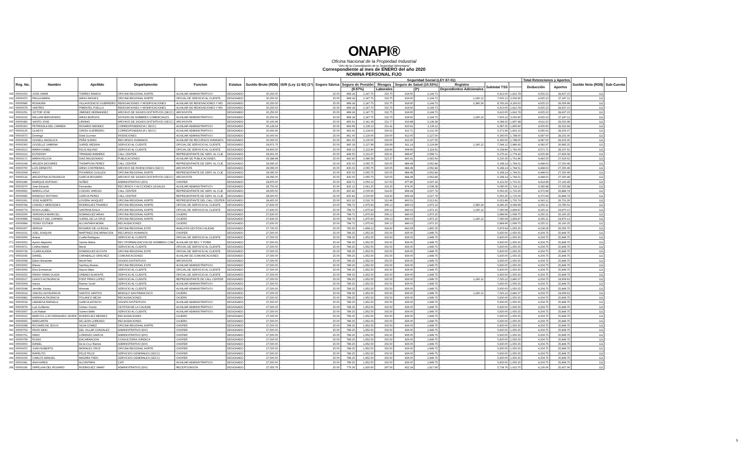ONAPI®
Oficina Nacional de la Propiedad Industrial
"Año de la Consolidación de la Seguridad Alimentaria"
Correspondiente al mes de ENERO del año 2020
NOMINA PERSONAL FIJO
| | Reg. No. | Nombre | Apellido | Departamento | Funcion | Estatus | Sueldo Bruto (RD$) | IS/R (Ley 11-92) (1*) | Seguro Sávica | Seguridad Social (LEY 87-01) | | | | | | | | Total Retenciones y Aportes | | Sueldo Neto (RD$) | Sub-Cuenta |
| --- | --- | --- | --- | --- | --- | --- | --- | --- | --- | --- | --- | --- | --- | --- | --- | --- | --- | --- | --- | --- | --- |
| | | | | | | | | | | Seguro de Pensión | | Riesgos | Seguro de Salud (10.53%) | | Registro | Subtotal TSS | | Deducción | Aportes | | |
| | | | | | | | | | | (9.97%) | | Laborales | (3*) | | Dependientes Adicionales | | | | | | |
| 239 | 00001053 | JOSE OMAR | TORRES RAMOS | OFICINA REGIONAL NORTE | AUXILIAR ADMINISTRATIVO I | DESIGNADO | 30,250.00 | - | 25.00 | 868.18 | 2,147.75 | 332.75 | 919.60 | 2,144.73 | - | 6,413.00 | 1,812.78 | 4,625.23 | 28,437.23 | 111 | |
| 240 | 00000473 | PAULA MARIA | ARIAS MOISES | OFICINA REGIONAL NORTE | OFICIAL DE SERVICIO AL CLIENTE | DESIGNADO | 30,250.00 | - | 25.00 | 868.18 | 2,147.75 | 332.75 | 919.60 | 2,144.73 | 1,190.12 | 7,603.12 | 3,002.90 | 4,625.23 | 27,247.11 | 111 | |
| 241 | 00000680 | ROSAURA | VILLAVICENCIO GUERRERO | RENOVACIONES Y MODIFICACIONES | AUXILIAR DE RENOVACIONES Y MO | DESIGNADO | 30,250.00 | - | 25.00 | 868.18 | 2,147.75 | 332.75 | 919.60 | 2,144.73 | 2,380.24 | 8,793.24 | 4,193.02 | 4,625.23 | 26,056.99 | 111 | |
| 242 | 00000579 | VANTROI | PIMENTEL PUELLO | RENOVACIONES Y MODIFICACIONES | AUXILIAR DE RENOVACIONES Y MO | DESIGNADO | 30,250.00 | - | 25.00 | 868.18 | 2,147.75 | 332.75 | 919.60 | 2,144.73 | - | 6,413.00 | 1,812.78 | 4,625.23 | 28,437.23 | 111 | |
| 243 | 00001051 | VICTOR JOSE | JIMENEZ HERNANDEZ | ARCHIVO DE SIGNOS DISTINTIVOS (SECC) | ARCHIVISTA | DESIGNADO | 30,250.00 | - | 25.00 | 868.18 | 2,147.75 | 332.75 | 919.60 | 2,144.73 | - | 6,413.00 | 1,812.78 | 4,625.23 | 28,437.23 | 111 | |
| 244 | 00001033 | WILLIAM BIENVENIDO | ARIAS BURGOS | DIVISION DE NOMBRES COMERCIALES | AUXILIAR ADMINISTRATIVO I | DESIGNADO | 30,250.00 | - | 25.00 | 868.18 | 2,147.75 | 332.75 | 919.60 | 2,144.73 | 1,190.12 | 7,603.12 | 3,002.90 | 4,625.23 | 27,247.11 | 111 | |
| 245 | 00000482 | SANTO JOSE | LIRIANO | ARCHIVO DE SIGNOS DISTINTIVOS (SECC) | ARCHIVISTA | DESIGNADO | 30,160.46 | - | 25.00 | 865.61 | 2,141.39 | 331.77 | 916.88 | 2,138.38 | - | 6,394.02 | 1,807.48 | 4,611.53 | 28,352.98 | 111 | |
| 246 | 00000303 | PETRONILA DEL CARMEN | ROSARIO MENDEZ | CORRESPONDENCIA ( SECC) | AUXILIAR ADMINISTRATIVO I | DESIGNADO | 30,128.54 | - | 25.00 | 864.69 | 2,139.13 | 331.41 | 915.91 | 2,136.11 | - | 6,387.25 | 1,805.60 | 4,606.65 | 28,322.94 | 111 | |
| 247 | 00000135 | GLADYS | GIRON GUERRERO | CORRESPONDENCIA ( SECC) | AUXILIAR ADMINISTRATIVO I | DESIGNADO | 30,056.40 | - | 25.00 | 862.62 | 2,134.00 | 330.62 | 913.71 | 2,131.00 | - | 6,371.96 | 1,801.33 | 4,595.62 | 28,255.07 | 111 | |
| 248 | 00003073 | Domingo | Disla Guzman | INVENCIONES | AUXILIAR ADMINISTRATIVO I | DESIGNADO | 30,000.00 | - | 25.00 | 861.00 | 2,130.00 | 330.00 | 912.00 | 2,127.00 | - | 6,360.00 | 1,798.00 | 4,587.00 | 28,202.00 | 111 | |
| 249 | 00002029 | GISSELL ANGELICA | PEÑA SUERO | RECURSOS HUMANOS | AUXILIAR DE RECURSOS HUMANOS | DESIGNADO | 30,000.00 | - | 25.00 | 861.00 | 2,130.00 | 330.00 | 912.00 | 2,127.00 | - | 6,360.00 | 1,798.00 | 4,587.00 | 28,202.00 | 111 | |
| 250 | 00000300 | GISSELLE SABRINA | SURIEL MEDINA | SERVICIO AL CLIENTE | OFICIAL DE SERVICIO AL CLIENTE | DESIGNADO | 29,971.70 | - | 25.00 | 860.19 | 2,127.99 | 329.69 | 911.14 | 2,124.99 | 1,190.12 | 7,544.12 | 2,986.45 | 4,582.67 | 26,985.25 | 111 | |
| 251 | 00002013 | MARIA ISABEL | FELIZ AQUINO | SERVICIO AL CLIENTE | OFICIAL DE SERVICIO AL CLIENTE | DESIGNADO | 29,900.00 | - | 25.00 | 858.13 | 2,122.90 | 328.90 | 908.96 | 2,119.91 | - | 6,338.80 | 1,792.09 | 4,571.71 | 28,107.91 | 111 | |
| 252 | 00001012 | ESTEFANY | TRINIDAD RAMIREZ | CALL CENTER | REPRESENTANTE DE SERV. AL CLIE | DESIGNADO | 29,601.00 | - | 25.00 | 849.55 | 2,101.67 | 325.61 | 899.87 | 2,098.71 | - | 6,275.41 | 1,774.42 | 4,525.99 | 27,826.58 | 111 | |
| 253 | 00000171 | MARIA FELICIA | DIAZ MALDONADO | PUBLICACIONES | AUXILIAR DE PUBLICACIONES | DESIGNADO | 29,388.48 | - | 25.00 | 843.45 | 2,086.58 | 323.27 | 893.41 | 2,083.64 | - | 6,230.36 | 1,761.86 | 4,493.50 | 27,626.62 | 111 | |
| 254 | 00001049 | ARLEEN DESSIREE | THOMPSON PEREZ | CALL CENTER | REPRESENTANTE DE SERV. AL CLIE | DESIGNADO | 29,095.00 | - | 25.00 | 835.03 | 2,065.75 | 320.05 | 884.49 | 2,062.84 | - | 6,168.14 | 1,744.51 | 4,448.63 | 27,350.49 | 111 | |
| 255 | 00000700 | LUIS ERNESTO | ARNO CONTRERAS | ARCHIVO DE INVENCIONES (SECC) | ARCHIVISTA | DESIGNADO | 29,095.00 | - | 25.00 | 835.03 | 2,065.75 | 320.05 | 884.49 | 2,062.84 | - | 6,168.14 | 1,744.51 | 4,448.63 | 27,350.49 | 111 | |
| 256 | 00002008 | ANGY | PICHARDO GUILLEN | OFICINA REGIONAL NORTE | REPRESENTANTE DE SERV. AL CLIE | DESIGNADO | 29,095.00 | - | 25.00 | 835.03 | 2,065.75 | 320.05 | 884.49 | 2,062.84 | - | 6,168.14 | 1,744.51 | 4,448.63 | 27,350.49 | 111 | |
| 257 | 00000118 | ARGENTINA ALTAGRACIA | GARCIA ROSARIO | ARCHIVO DE SIGNOS DISTINTIVOS (SECC) | ARCHIVISTA | DESIGNADO | 29,095.00 | - | 25.00 | 835.03 | 2,065.75 | 320.05 | 884.49 | 2,062.84 | - | 6,168.14 | 1,744.51 | 4,448.63 | 27,350.49 | 111 | |
| 258 | 00001080 | ENRIQUE ANTONIO | NUÑEZ | ADMINISTRATIVO (DIV) | CHOFER | DESIGNADO | 28,875.00 | - | 25.00 | 828.71 | 2,050.13 | 317.63 | 877.80 | 2,047.24 | - | 6,121.50 | 1,731.51 | 4,414.99 | 27,143.49 | 111 | |
| 259 | 00002070 | Jose Eduardo | Fernandez | RECURSOS Y ACCCIONES LEGALES | AUXILIAR ADMINISTRATIVO I | DESIGNADO | 28,750.00 | - | 25.00 | 825.13 | 2,041.25 | 316.25 | 874.00 | 2,038.38 | - | 6,095.00 | 1,724.13 | 4,395.88 | 27,025.88 | 111 | |
| 260 | 00000952 | MARIA LUISA | CUEVAS VARGAS | CALL CENTER | REPRESENTANTE DE SERV. AL CLIE | DESIGNADO | 28,600.00 | - | 25.00 | 820.82 | 2,030.60 | 314.60 | 869.44 | 2,027.74 | - | 6,063.20 | 1,715.26 | 4,372.94 | 26,884.74 | 111 | |
| 261 | 00000995 | RANDOLF ANTONIO | GARCIA PEREZ | CALL CENTER | REPRESENTANTE DE SERV. AL CLIE | DESIGNADO | 28,600.00 | - | 25.00 | 820.82 | 2,030.60 | 314.60 | 869.44 | 2,027.74 | - | 6,063.20 | 1,715.26 | 4,372.94 | 26,884.74 | 111 | |
| 262 | 00001061 | JOSE ALBERTO | LOVERA VASQUEZ | OFICINA REGIONAL NORTE | REPRESENTANTE DEL CALL CENTER | DESIGNADO | 28,405.00 | - | 25.00 | 815.22 | 2,016.76 | 312.46 | 863.51 | 2,013.91 | - | 6,021.86 | 1,703.74 | 4,343.12 | 26,701.26 | 111 | |
| 263 | 00000784 | CHAVELY MERCEDES | RODRIGUEZ TAVAREZ | OFICINA REGIONAL NORTE | OFICIAL DE SERVICIO AL CLIENTE | DESIGNADO | 27,830.00 | - | 25.00 | 798.72 | 1,975.93 | 306.13 | 846.03 | 1,973.15 | 2,380.24 | 8,280.20 | 4,049.99 | 4,255.21 | 23,780.01 | 111 | |
| 264 | 00000774 | ROSA LILIBEL | SANTANA DISLA | OFICINA REGIONAL NORTE | OFICIAL DE SERVICIO AL CLIENTE | DESIGNADO | 27,830.00 | - | 25.00 | 798.72 | 1,975.93 | 306.13 | 846.03 | 1,973.15 | 1,190.12 | 7,090.08 | 2,859.87 | 4,255.21 | 24,970.13 | 111 | |
| 265 | 00002006 | VERONICA MARICELI | DOMINGUEZ ARIAS | OFICINA REGIONAL NORTE | CAJERO | DESIGNADO | 27,830.00 | - | 25.00 | 798.72 | 1,975.93 | 306.13 | 846.03 | 1,973.15 | - | 5,899.96 | 1,669.75 | 4,255.21 | 26,160.25 | 111 | |
| 266 | 00000999 | YADELKY DEL CARMEN | SURIEL DE LA CRUZ | OFICINA REGIONAL NORTE | CAJERO | DESIGNADO | 27,830.00 | - | 25.00 | 798.72 | 1,975.93 | 306.13 | 846.03 | 1,973.15 | 1,190.12 | 7,090.08 | 2,859.87 | 4,255.21 | 24,970.13 | 111 | |
| 267 | 00000894 | YENNY ESTHER | ALCANTARA MORA | RECAUDACIONES | CAJERO | DESIGNADO | 27,830.00 | - | 25.00 | 798.72 | 1,975.93 | 306.13 | 846.03 | 1,973.15 | - | 5,899.96 | 1,669.75 | 4,255.21 | 26,160.25 | 111 | |
| 268 | 00000207 | SERGIA | ROSARIO DE LA ROSA | OFICINA REGIONAL ESTE | ANALISTA GESTION CALIDAD | DESIGNADO | 27,720.00 | - | 25.00 | 795.56 | 1,968.12 | 304.92 | 842.69 | 1,965.35 | - | 5,876.64 | 1,663.25 | 4,238.39 | 26,056.75 | 111 | |
| 269 | 00001031 | JOEL JOAQUIN | MARTINEZ ENCARNACION | RECURSOS HUMANOS | CHOFER | DESIGNADO | 27,500.00 | - | 25.00 | 789.25 | 1,952.50 | 302.50 | 836.00 | 1,949.75 | - | 5,830.00 | 1,650.25 | 4,204.75 | 25,849.75 | 111 | |
| 270 | 00003006 | Ariana | Cuello Rodriguez | SERVICIO AL CLIENTE | OFICIAL DE SERVICIO AL CLIENTE | DESIGNADO | 27,500.00 | - | 25.00 | 789.25 | 1,952.50 | 302.50 | 836.00 | 1,949.75 | - | 5,830.00 | 1,650.25 | 4,204.75 | 25,849.75 | 111 | |
| 271 | 00003053 | Ayrton Alejandro | Santos Matos | REV.YFORMALIZACION DE NOMBRES COM | AUXILIAR DE REV. Y FORM. | DESIGNADO | 27,500.00 | - | 25.00 | 789.25 | 1,952.50 | 302.50 | 836.00 | 1,949.75 | - | 5,830.00 | 1,650.25 | 4,204.75 | 25,849.75 | 111 | |
| 272 | 00003071 | Cinthia Mabel | Morel | SERVICIO AL CLIENTE | OFICIAL DE SERVICIO AL CLIENTE | DESIGNADO | 27,500.00 | - | 25.00 | 789.25 | 1,952.50 | 302.50 | 836.00 | 1,949.75 | - | 5,830.00 | 1,650.25 | 4,204.75 | 25,849.75 | 111 | |
| 273 | 00000729 | CLARA ALEIDA | DOMINGUEZ ACOSTA | OFICINA REGIONAL ESTE | OFICIAL DE SERVICIO AL CLIENTE | DESIGNADO | 27,500.00 | - | 25.00 | 789.25 | 1,952.50 | 302.50 | 836.00 | 1,949.75 | - | 5,830.00 | 1,650.25 | 4,204.75 | 25,849.75 | 111 | |
| 274 | 00002045 | DANIEL | CARABALLO SÁNCHEZ | COMUNICACIONES | AUXILIAR DE COMUNICACIONES | DESIGNADO | 27,500.00 | - | 25.00 | 789.25 | 1,952.50 | 302.50 | 836.00 | 1,949.75 | - | 5,830.00 | 1,650.25 | 4,204.75 | 25,849.75 | 111 | |
| 275 | 00003068 | Edwin Alexander | Morel Feliz | SIGNOS DISTINTIVOS | ARCHIVISTA | DESIGNADO | 27,500.00 | - | 25.00 | 789.25 | 1,952.50 | 302.50 | 836.00 | 1,949.75 | - | 5,830.00 | 1,650.25 | 4,204.75 | 25,849.75 | 111 | |
| 276 | 00003002 | Eliezer | Samboy Alvarez | OFICINA REGIONAL ESTE | AUXILIAR ADMINISTRATIVO I | DESIGNADO | 27,500.00 | - | 25.00 | 789.25 | 1,952.50 | 302.50 | 836.00 | 1,949.75 | - | 5,830.00 | 1,650.25 | 4,204.75 | 25,849.75 | 111 | |
| 277 | 00003066 | Elvis Emmanuel | Aquino Báez | SERVICIO AL CLIENTE | OFICIAL DE SERVICIO AL CLIENTE | DESIGNADO | 27,500.00 | - | 25.00 | 789.25 | 1,952.50 | 302.50 | 836.00 | 1,949.75 | - | 5,830.00 | 1,650.25 | 4,204.75 | 25,849.75 | 111 | |
| 278 | 00002052 | FANNY INMACULADA | URBAEZ ALMONTE | SERVICIO AL CLIENTE | OFICIAL DE SERVICIO AL CLIENTE | DESIGNADO | 27,500.00 | - | 25.00 | 789.25 | 1,952.50 | 302.50 | 836.00 | 1,949.75 | - | 5,830.00 | 1,650.25 | 4,204.75 | 25,849.75 | 111 | |
| 279 | 00002017 | GIANYS ALTAGRACIA | FONT FRIAS LOPEZ | SERVICIO AL CLIENTE | REPRESENTANTE DE CALL CENTER | DESIGNADO | 27,500.00 | - | 25.00 | 789.25 | 1,952.50 | 302.50 | 836.00 | 1,949.75 | 1,190.12 | 7,020.12 | 2,840.37 | 4,204.75 | 24,659.63 | 111 | |
| 280 | 00003008 | Isaura | Ramos Suriel | SERVICIO AL CLIENTE | AUXILIAR ADMINISTRATIVO I | DESIGNADO | 27,500.00 | - | 25.00 | 789.25 | 1,952.50 | 302.50 | 836.00 | 1,949.75 | - | 5,830.00 | 1,650.25 | 4,204.75 | 25,849.75 | 111 | |
| 281 | 00003048 | Jennifer Juisary | Almonte | SERVICIO AL CLIENTE | AUXILIAR ADMINISTRATIVO I | DESIGNADO | 27,500.00 | - | 25.00 | 789.25 | 1,952.50 | 302.50 | 836.00 | 1,949.75 | - | 5,830.00 | 1,650.25 | 4,204.75 | 25,849.75 | 111 | |
| 282 | 00002014 | JHACELI ALTAGRACIA | SANTOS SANTOS | MODULO SAN FRANCISCO | CAJERO | DESIGNADO | 27,500.00 | - | 25.00 | 789.25 | 1,952.50 | 302.50 | 836.00 | 1,949.75 | 1,190.12 | 7,020.12 | 2,840.37 | 4,204.75 | 24,659.63 | 111 | |
| 283 | 00000883 | KARINA ALTAGRACIA | POLANCO MEJIA | RECAUDACIONES | CAJERO | DESIGNADO | 27,500.00 | - | 25.00 | 789.25 | 1,952.50 | 302.50 | 836.00 | 1,949.75 | - | 5,830.00 | 1,650.25 | 4,204.75 | 25,849.75 | 111 | |
| 284 | 00003018 | LIBANESA RAFAELA | GARCIA ASTACIO | SIGNOS DISTINTIVOS | AUXILIAR ADMINISTRATIVO I | DESIGNADO | 27,500.00 | - | 25.00 | 789.25 | 1,952.50 | 302.50 | 836.00 | 1,949.75 | - | 5,830.00 | 1,650.25 | 4,204.75 | 25,849.75 | 111 | |
| 285 | 00003079 | Luis Guillermo | Gómez Cossio | GESTION DE LA CALIDAD | AUXILIAR ADMINISTRATIVO I | DESIGNADO | 27,500.00 | - | 25.00 | 789.25 | 1,952.50 | 302.50 | 836.00 | 1,949.75 | - | 5,830.00 | 1,650.25 | 4,204.75 | 25,849.75 | 111 | |
| 286 | 00003007 | Luis Rafael | Subervi Bello | SERVICIO AL CLIENTE | AUXILIAR ADMINISTRATIVO I | DESIGNADO | 27,500.00 | - | 25.00 | 789.25 | 1,952.50 | 302.50 | 836.00 | 1,949.75 | - | 5,830.00 | 1,650.25 | 4,204.75 | 25,849.75 | 111 | |
| 287 | 00002022 | MARCOS LUIS FERNANDO JAVIER | RODRIGUEZ MENDEZ | RECAUDACIONES | CAJERO | DESIGNADO | 27,500.00 | - | 25.00 | 789.25 | 1,952.50 | 302.50 | 836.00 | 1,949.75 | - | 5,830.00 | 1,650.25 | 4,204.75 | 25,849.75 | 111 | |
| 288 | 00000605 | MARGARITA | DE LEON LORENZO | RECAUDACIONES | CAJERO | DESIGNADO | 27,500.00 | - | 25.00 | 789.25 | 1,952.50 | 302.50 | 836.00 | 1,949.75 | - | 5,830.00 | 1,650.25 | 4,204.75 | 25,849.75 | 111 | |
| 289 | 00002098 | RICHARD DE JESUS | SILVA GOMEZ | OFICINA REGIONAL NORTE | CHOFER | DESIGNADO | 27,500.00 | - | 25.00 | 789.25 | 1,952.50 | 302.50 | 836.00 | 1,949.75 | - | 5,830.00 | 1,650.25 | 4,204.75 | 25,849.75 | 111 | |
| 290 | 00000704 | FAVIO NINO | DEL VILLAR GONZALEZ | ADMINISTRATIVO (DIV) | CHOFER | DESIGNADO | 27,500.00 | - | 25.00 | 789.25 | 1,952.50 | 302.50 | 836.00 | 1,949.75 | - | 5,830.00 | 1,650.25 | 4,204.75 | 25,849.75 | 111 | |
| 291 | 00000751 | NIDIO | LORENZO GARCIA | ADMINISTRATIVO (DIV) | CHOFER | DESIGNADO | 27,500.00 | - | 25.00 | 789.25 | 1,952.50 | 302.50 | 836.00 | 1,949.75 | - | 5,830.00 | 1,650.25 | 4,204.75 | 25,849.75 | 111 | |
| 292 | 00000758 | PLINIO | ENCARNACION | CONSULTORIA JURIDICA | CHOFER | DESIGNADO | 27,500.00 | - | 25.00 | 789.25 | 1,952.50 | 302.50 | 836.00 | 1,949.75 | - | 5,830.00 | 1,650.25 | 4,204.75 | 25,849.75 | 111 | |
| 293 | 00003003 | DANIEL | De la Cruz Ramos | ADMINISTRATIVO (DIV) | CHOFER | DESIGNADO | 27,500.00 | - | 25.00 | 789.25 | 1,952.50 | 302.50 | 836.00 | 1,949.75 | - | 5,830.00 | 1,650.25 | 4,204.75 | 25,849.75 | 111 | |
| 294 | 00000475 | JUAN NOBERTO | MORALES CRUZ | OFICINA REGIONAL NORTE | CHOFER | DESIGNADO | 27,500.00 | - | 25.00 | 789.25 | 1,952.50 | 302.50 | 836.00 | 1,949.75 | - | 5,830.00 | 1,650.25 | 4,204.75 | 25,849.75 | 111 | |
| 295 | 00002062 | RAFELITO | FELIZ FELIZ | SERVICIOS GENERALES (SECC) | CHOFER | DESIGNADO | 27,500.00 | - | 25.00 | 789.25 | 1,952.50 | 302.50 | 836.00 | 1,949.75 | - | 5,830.00 | 1,650.25 | 4,204.75 | 25,849.75 | 111 | |
| 296 | 00001026 | CARLOS MANUEL | MAZARA THEN | SERVICIOS GENERALES (SECC) | CHOFER | DESIGNADO | 27,500.00 | - | 25.00 | 789.25 | 1,952.50 | 302.50 | 836.00 | 1,949.75 | - | 5,830.00 | 1,650.25 | 4,204.75 | 25,849.75 | 111 | |
| 297 | 00001081 | ANA KAREN | ALCANTARA | CATI | AUXILIAR ADMINISTRATIVO I | DESIGNADO | 27,500.00 | - | 25.00 | 789.25 | 1,952.50 | 302.50 | 836.00 | 1,949.75 | | 5,830.00 | 1,650.25 | 4,204.75 | 25,849.75 | 111 | |
| 298 | 00000190 | ORFELINA DEL ROSARIO | RODRIGUEZ JAMAT | ADMINISTRATIVO (DIV) | RECEPCIONISTA | DESIGNADO | 27,050.76 | - | 25.00 | 776.36 | 1,920.60 | 297.56 | 822.34 | 1,917.90 | - | 5,734.76 | 1,623.70 | 4,136.06 | 25,427.06 | 111 | |
5